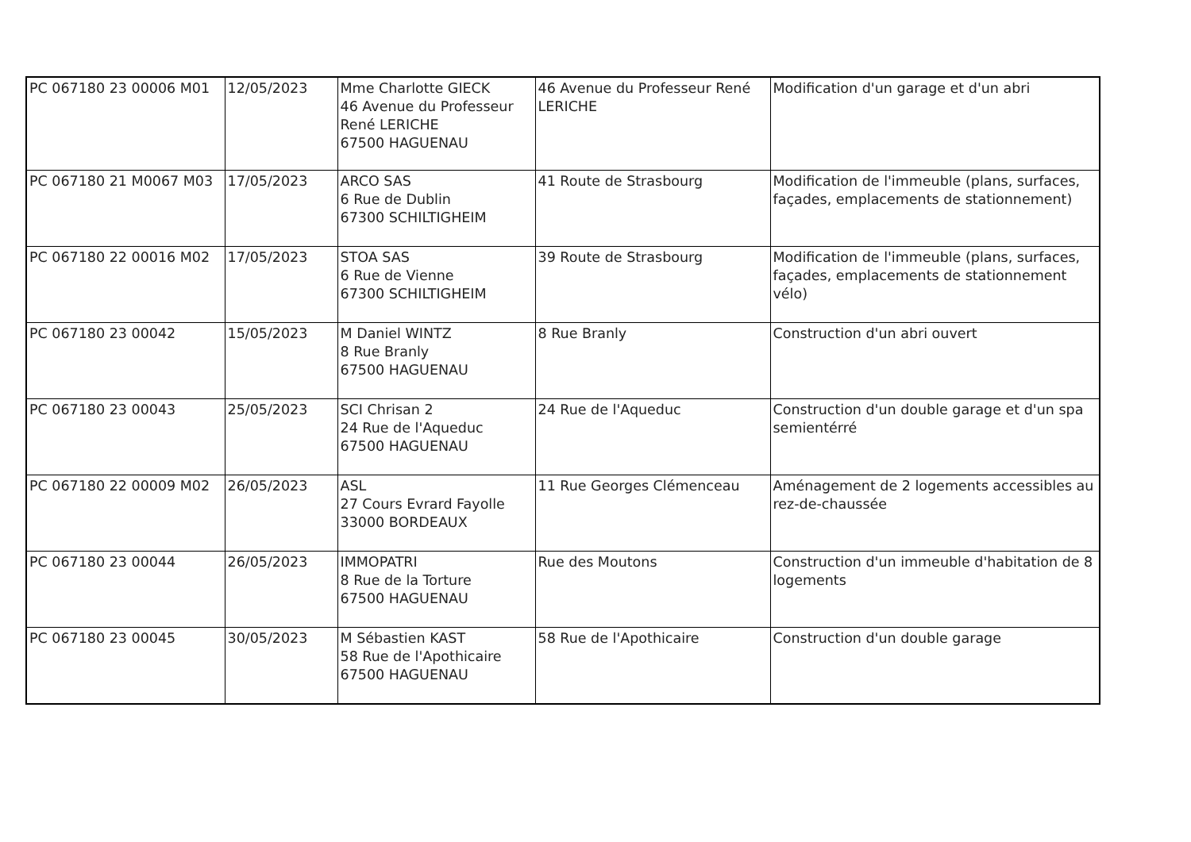| PC 067180 23 00006 M01 | 12/05/2023 | Mme Charlotte GIECK 46 Avenue du Professeur René LERICHE 67500 HAGUENAU | 46 Avenue du Professeur René LERICHE | Modification d'un garage et d'un abri |
| PC 067180 21 M0067 M03 | 17/05/2023 | ARCO SAS 6 Rue de Dublin 67300 SCHILTIGHEIM | 41 Route de Strasbourg | Modification de l'immeuble (plans, surfaces, façades, emplacements de stationnement) |
| PC 067180 22 00016 M02 | 17/05/2023 | STOA SAS 6 Rue de Vienne 67300 SCHILTIGHEIM | 39 Route de Strasbourg | Modification de l'immeuble (plans, surfaces, façades, emplacements de stationnement vélo) |
| PC 067180 23 00042 | 15/05/2023 | M Daniel WINTZ 8 Rue Branly 67500 HAGUENAU | 8 Rue Branly | Construction d'un abri ouvert |
| PC 067180 23 00043 | 25/05/2023 | SCI Chrisan 2 24 Rue de l'Aqueduc 67500 HAGUENAU | 24 Rue de l'Aqueduc | Construction d'un double garage et d'un spa semientérré |
| PC 067180 22 00009 M02 | 26/05/2023 | ASL 27 Cours Evrard Fayolle 33000 BORDEAUX | 11 Rue Georges Clémenceau | Aménagement de 2 logements accessibles au rez-de-chaussée |
| PC 067180 23 00044 | 26/05/2023 | IMMOPATRI 8 Rue de la Torture 67500 HAGUENAU | Rue des Moutons | Construction d'un immeuble d'habitation de 8 logements |
| PC 067180 23 00045 | 30/05/2023 | M Sébastien KAST 58 Rue de l'Apothicaire 67500 HAGUENAU | 58 Rue de l'Apothicaire | Construction d'un double garage |